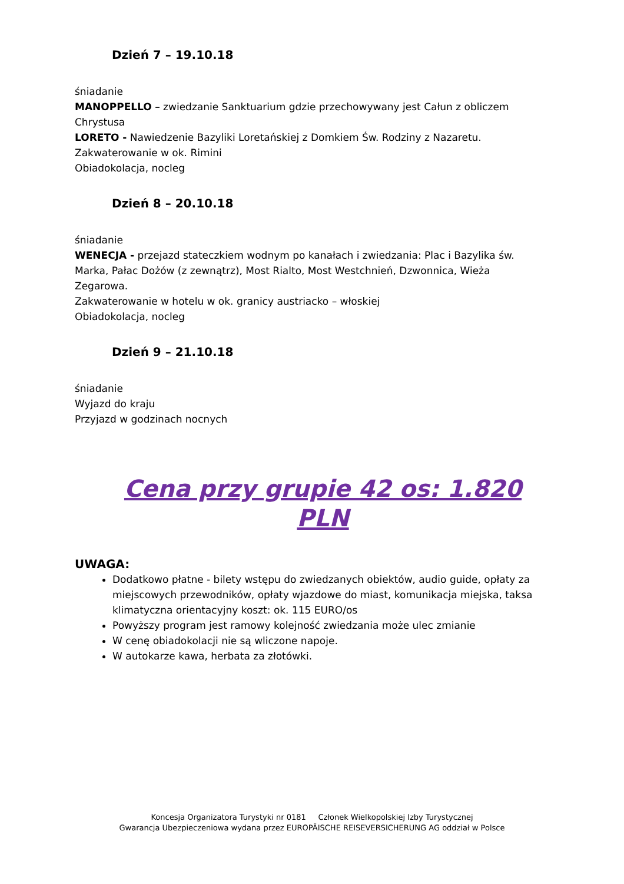Dzień 7 – 19.10.18
śniadanie
MANOPPELLO – zwiedzanie Sanktuarium gdzie przechowywany jest Całun z obliczem Chrystusa
LORETO - Nawiedzenie Bazyliki Loretańskiej z Domkiem Św. Rodziny z Nazaretu.
Zakwaterowanie w ok. Rimini
Obiadokolacja, nocleg
Dzień 8 – 20.10.18
śniadanie
WENECJA - przejazd stateczkiem wodnym po kanałach i zwiedzania: Plac i Bazylika św. Marka, Pałac Dożów (z zewnątrz), Most Rialto, Most Westchnień, Dzwonnica, Wieża Zegarowa.
Zakwaterowanie w hotelu w ok. granicy austriacko – włoskiej
Obiadokolacja, nocleg
Dzień 9 – 21.10.18
śniadanie
Wyjazd do kraju
Przyjazd w godzinach nocnych
Cena przy grupie 42 os: 1.820 PLN
UWAGA:
Dodatkowo płatne - bilety wstępu do zwiedzanych obiektów, audio guide, opłaty za miejscowych przewodników, opłaty wjazdowe do miast, komunikacja miejska, taksa klimatyczna orientacyjny koszt: ok. 115 EURO/os
Powyższy program jest ramowy kolejność zwiedzania może ulec zmianie
W cenę obiadokolacji nie są wliczone napoje.
W autokarze kawa, herbata za złotówki.
Koncesja Organizatora Turystyki nr 0181 Członek Wielkopolskiej Izby Turystycznej
Gwarancja Ubezpieczeniowa wydana przez EUROPÄISCHE REISEVERSICHERUNG AG oddział w Polsce